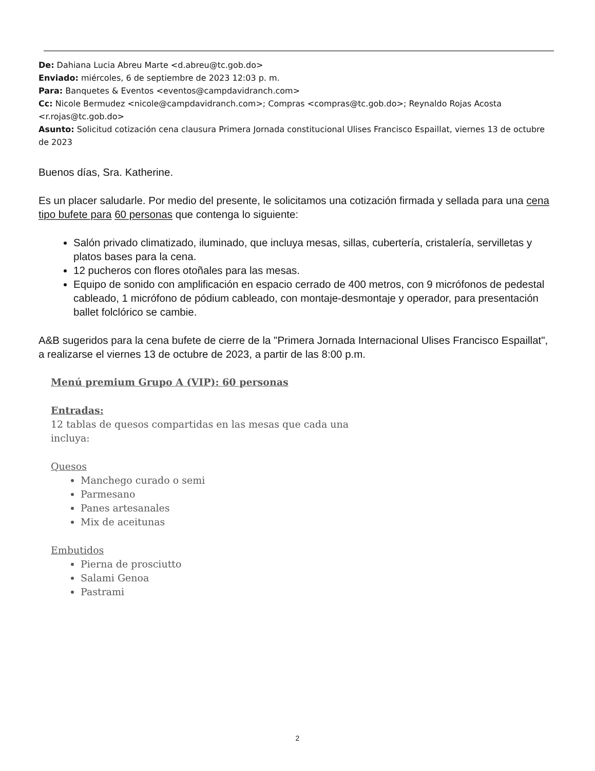De: Dahiana Lucia Abreu Marte <d.abreu@tc.gob.do>
Enviado: miércoles, 6 de septiembre de 2023 12:03 p. m.
Para: Banquetes & Eventos <eventos@campdavidranch.com>
Cc: Nicole Bermudez <nicole@campdavidranch.com>; Compras <compras@tc.gob.do>; Reynaldo Rojas Acosta <r.rojas@tc.gob.do>
Asunto: Solicitud cotización cena clausura Primera Jornada constitucional Ulises Francisco Espaillat, viernes 13 de octubre de 2023
Buenos días, Sra. Katherine.
Es un placer saludarle. Por medio del presente, le solicitamos una cotización firmada y sellada para una cena tipo bufete para 60 personas que contenga lo siguiente:
Salón privado climatizado, iluminado, que incluya mesas, sillas, cubertería, cristalería, servilletas y platos bases para la cena.
12 pucheros con flores otoñales para las mesas.
Equipo de sonido con amplificación en espacio cerrado de 400 metros, con 9 micrófonos de pedestal cableado, 1 micrófono de pódium cableado, con montaje-desmontaje y operador, para presentación ballet folclórico se cambie.
A&B sugeridos para la cena bufete de cierre de la "Primera Jornada Internacional Ulises Francisco Espaillat", a realizarse el viernes 13 de octubre de 2023, a partir de las 8:00 p.m.
Menú premium Grupo A (VIP): 60 personas
Entradas:
12 tablas de quesos compartidas en las mesas que cada una
incluya:
Quesos
Manchego curado o semi
Parmesano
Panes artesanales
Mix de aceitunas
Embutidos
Pierna de prosciutto
Salami Genoa
Pastrami
2